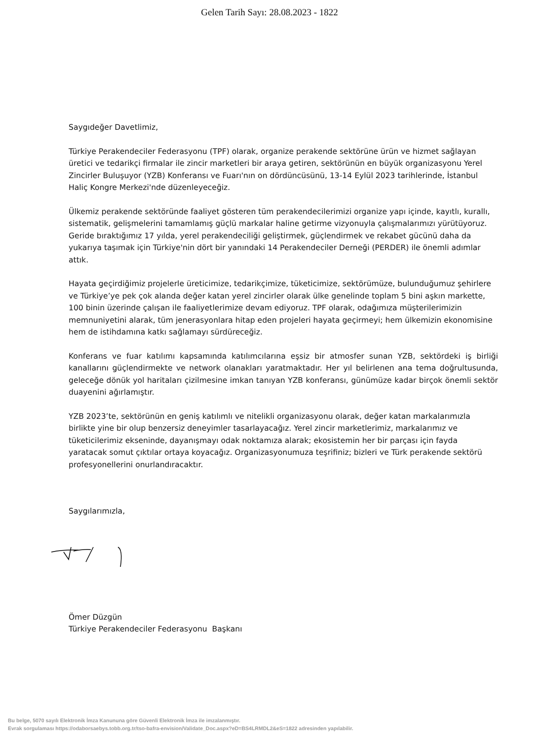Gelen Tarih Sayı: 28.08.2023 - 1822
Saygıdeğer Davetlimiz,
Türkiye Perakendeciler Federasyonu (TPF) olarak, organize perakende sektörüne ürün ve hizmet sağlayan üretici ve tedarikçi firmalar ile zincir marketleri bir araya getiren, sektörünün en büyük organizasyonu Yerel Zincirler Buluşuyor (YZB) Konferansı ve Fuarı'nın on dördüncüsünü, 13-14 Eylül 2023 tarihlerinde, İstanbul Haliç Kongre Merkezi'nde düzenleyeceğiz.
Ülkemiz perakende sektöründe faaliyet gösteren tüm perakendecilerimizi organize yapı içinde, kayıtlı, kurallı, sistematik, gelişmelerini tamamlamış güçlü markalar haline getirme vizyonuyla çalışmalarımızı yürütüyoruz. Geride bıraktığımız 17 yılda, yerel perakendeciliği geliştirmek, güçlendirmek ve rekabet gücünü daha da yukarıya taşımak için Türkiye'nin dört bir yanındaki 14 Perakendeciler Derneği (PERDER) ile önemli adımlar attık.
Hayata geçirdiğimiz projelerle üreticimize, tedarikçimize, tüketicimize, sektörümüze, bulunduğumuz şehirlere ve Türkiye’ye pek çok alanda değer katan yerel zincirler olarak ülke genelinde toplam 5 bini aşkın markette, 100 binin üzerinde çalışan ile faaliyetlerimize devam ediyoruz. TPF olarak, odağımıza müşterilerimizin memnuniyetini alarak, tüm jenerasyonlara hitap eden projeleri hayata geçirmeyi; hem ülkemizin ekonomisine hem de istihdamına katkı sağlamayı sürdüreceğiz.
Konferans ve fuar katılımı kapsamında katılımcılarına eşsiz bir atmosfer sunan YZB, sektördeki iş birliği kanallarını güçlendirmekte ve network olanakları yaratmaktadır. Her yıl belirlenen ana tema doğrultusunda, geleceğe dönük yol haritaları çizilmesine imkan tanıyan YZB konferansı, günümüze kadar birçok önemli sektör duayenini ağırlamıştır.
YZB 2023’te, sektörünün en geniş katılımlı ve nitelikli organizasyonu olarak, değer katan markalarımızla birlikte yine bir olup benzersiz deneyimler tasarlayacağız. Yerel zincir marketlerimiz, markalarımız ve tüketicilerimiz ekseninde, dayanışmayı odak noktamıza alarak; ekosistemin her bir parçası için fayda yaratacak somut çıktılar ortaya koyacağız. Organizasyonumuza teşrifiniz; bizleri ve Türk perakende sektörü profesyonellerini onurlandıracaktır.
Saygılarımızla,
Ömer Düzgün
Türkiye Perakendeciler Federasyonu Başkanı
Bu belge, 5070 sayılı Elektronik İmza Kanununa göre Güvenli Elektronik İmza ile imzalanmıştır.
Evrak sorgulaması https://odaborsaebys.tobb.org.tr/tso-bafra-envision/Validate_Doc.aspx?eD=BS4LRMDL2&eS=1822 adresinden yapılabilir.